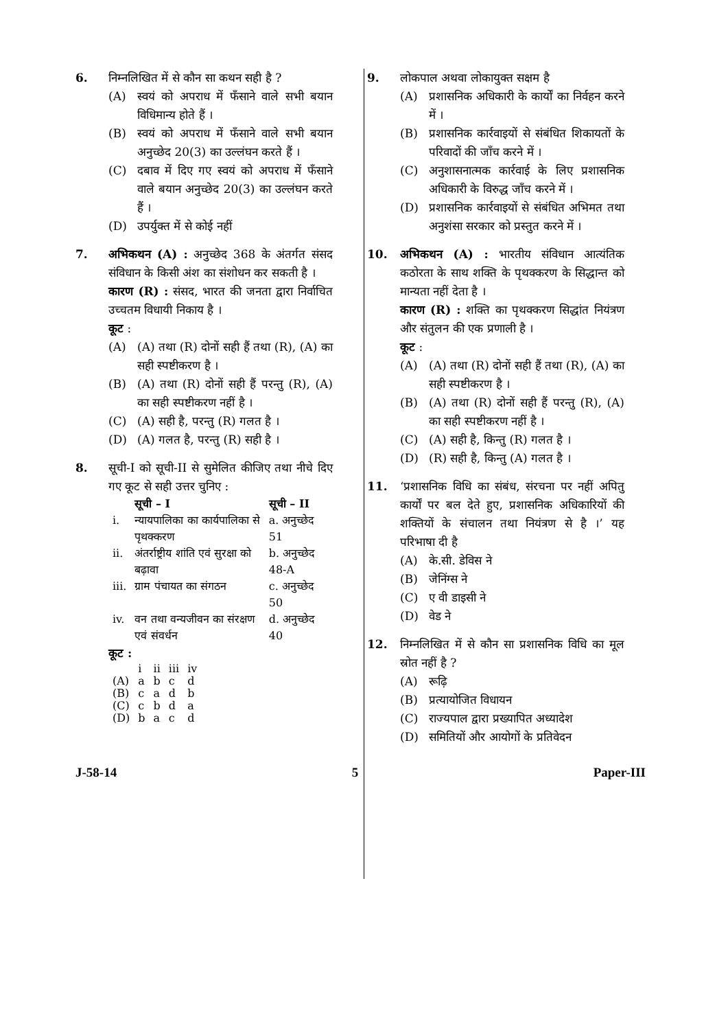6. निम्नलिखित में से कौन सा कथन सही है ?
(A) स्वयं को अपराध में फँसाने वाले सभी बयान विधिमान्य होते हैं ।
(B) स्वयं को अपराध में फँसाने वाले सभी बयान अनुच्छेद 20(3) का उल्लंघन करते हैं ।
(C) दबाव में दिए गए स्वयं को अपराध में फँसाने वाले बयान अनुच्छेद 20(3) का उल्लंघन करते हैं ।
(D) उपर्युक्त में से कोई नहीं
7. अभिकथन (A) : अनुच्छेद 368 के अंतर्गत संसद संविधान के किसी अंश का संशोधन कर सकती है ।
कारण (R) : संसद, भारत की जनता द्वारा निर्वाचित उच्चतम विधायी निकाय है ।
कूट :
(A) (A) तथा (R) दोनों सही हैं तथा (R), (A) का सही स्पष्टीकरण है ।
(B) (A) तथा (R) दोनों सही हैं परन्तु (R), (A) का सही स्पष्टीकरण नहीं है ।
(C) (A) सही है, परन्तु (R) गलत है ।
(D) (A) गलत है, परन्तु (R) सही है ।
8. सूची-I को सूची-II से सुमेलित कीजिए तथा नीचे दिए गए कूट से सही उत्तर चुनिए :
| | सूची – I | सूची – II |
| --- | --- | --- |
| i. | न्यायपालिका का कार्यपालिका से पृथक्करण | a. अनुच्छेद 51 |
| ii. | अंतर्राष्ट्रीय शांति एवं सुरक्षा को बढ़ावा | b. अनुच्छेद 48-A |
| iii. | ग्राम पंचायत का संगठन | c. अनुच्छेद 50 |
| iv. | वन तथा वन्यजीवन का संरक्षण एवं संवर्धन | d. अनुच्छेद 40 |
कूट :
| | i | ii | iii | iv |
| (A) | a | b | c | d |
| (B) | c | a | d | b |
| (C) | c | b | d | a |
| (D) | b | a | c | d |
9. लोकपाल अथवा लोकायुक्त सक्षम है
(A) प्रशासनिक अधिकारी के कार्यों का निर्वहन करने में ।
(B) प्रशासनिक कार्रवाइयों से संबंधित शिकायतों के परिवादों की जाँच करने में ।
(C) अनुशासनात्मक कार्रवाई के लिए प्रशासनिक अधिकारी के विरुद्ध जाँच करने में ।
(D) प्रशासनिक कार्रवाइयों से संबंधित अभिमत तथा अनुशंसा सरकार को प्रस्तुत करने में ।
10. अभिकथन (A) : भारतीय संविधान आत्यंतिक कठोरता के साथ शक्ति के पृथक्करण के सिद्धान्त को मान्यता नहीं देता है ।
कारण (R) : शक्ति का पृथक्करण सिद्धांत नियंत्रण और संतुलन की एक प्रणाली है ।
कूट :
(A) (A) तथा (R) दोनों सही हैं तथा (R), (A) का सही स्पष्टीकरण है ।
(B) (A) तथा (R) दोनों सही हैं परन्तु (R), (A) का सही स्पष्टीकरण नहीं है ।
(C) (A) सही है, किन्तु (R) गलत है ।
(D) (R) सही है, किन्तु (A) गलत है ।
11. ‘प्रशासनिक विधि का संबंध, संरचना पर नहीं अपितु कार्यों पर बल देते हुए, प्रशासनिक अधिकारियों की शक्तियों के संचालन तथा नियंत्रण से है ।’ यह परिभाषा दी है
(A) के.सी. डेविस ने
(B) जेनिंग्स ने
(C) ए वी डाइसी ने
(D) वेड ने
12. निम्नलिखित में से कौन सा प्रशासनिक विधि का मूल स्रोत नहीं है ?
(A) रूढ़ि
(B) प्रत्यायोजित विधायन
(C) राज्यपाल द्वारा प्रख्यापित अध्यादेश
(D) समितियों और आयोगों के प्रतिवेदन
J-58-14 5 Paper-III